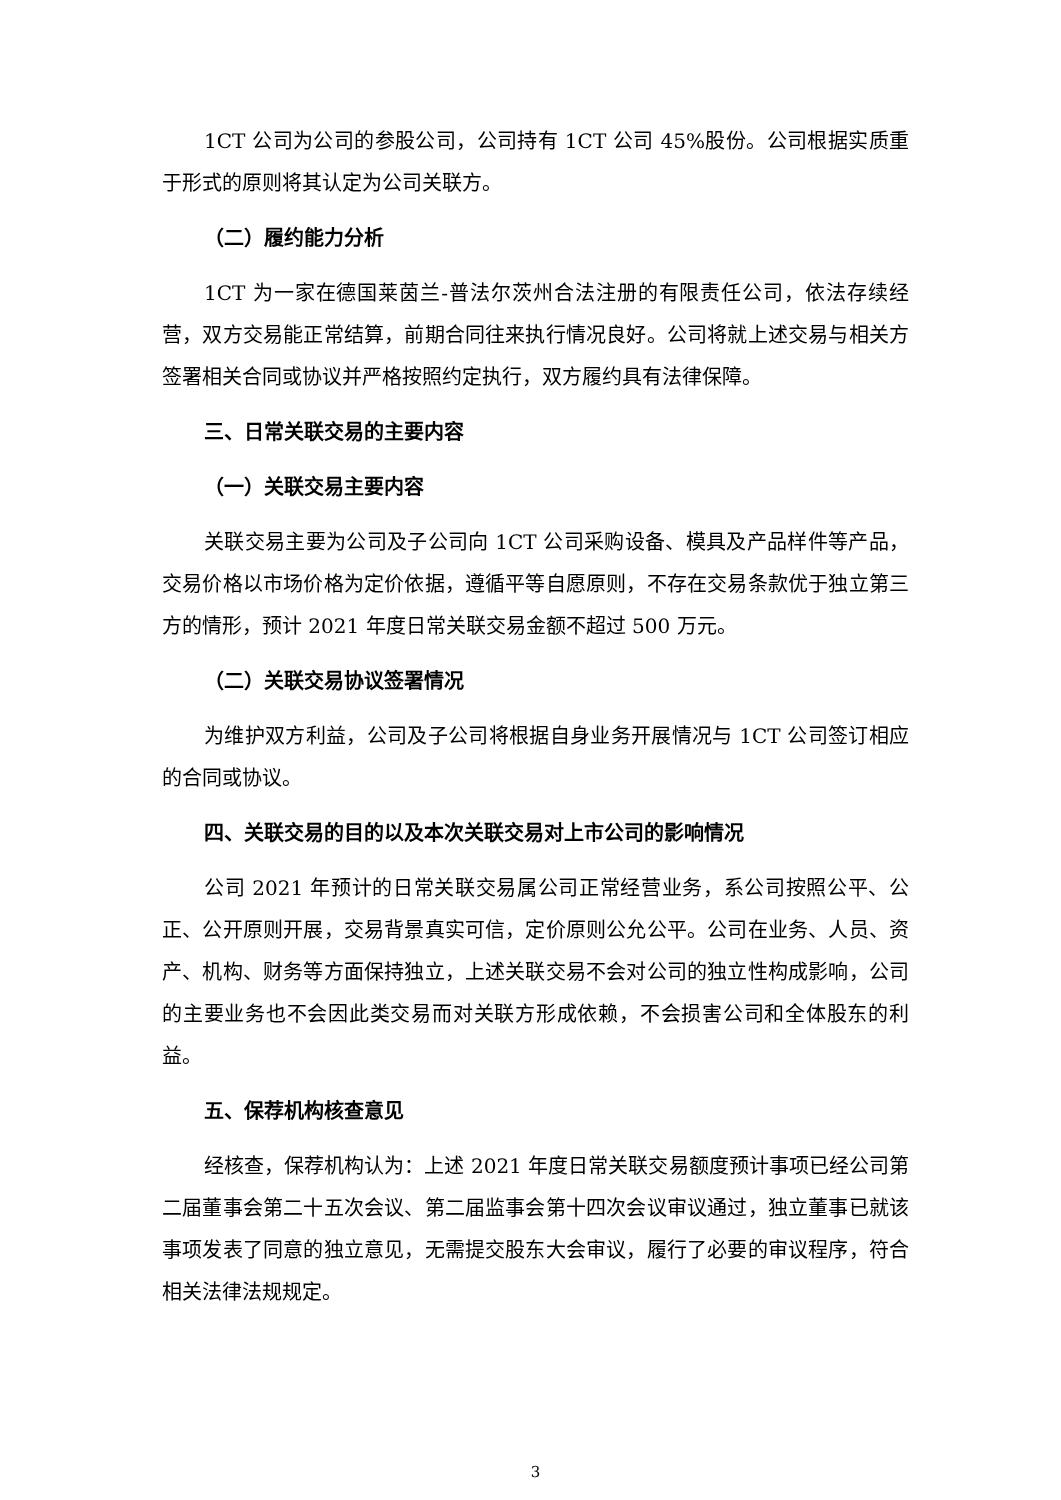1CT 公司为公司的参股公司，公司持有 1CT 公司 45%股份。公司根据实质重于形式的原则将其认定为公司关联方。
（二）履约能力分析
1CT 为一家在德国莱茵兰-普法尔茨州合法注册的有限责任公司，依法存续经营，双方交易能正常结算，前期合同往来执行情况良好。公司将就上述交易与相关方签署相关合同或协议并严格按照约定执行，双方履约具有法律保障。
三、日常关联交易的主要内容
（一）关联交易主要内容
关联交易主要为公司及子公司向 1CT 公司采购设备、模具及产品样件等产品，交易价格以市场价格为定价依据，遵循平等自愿原则，不存在交易条款优于独立第三方的情形，预计 2021 年度日常关联交易金额不超过 500 万元。
（二）关联交易协议签署情况
为维护双方利益，公司及子公司将根据自身业务开展情况与 1CT 公司签订相应的合同或协议。
四、关联交易的目的以及本次关联交易对上市公司的影响情况
公司 2021 年预计的日常关联交易属公司正常经营业务，系公司按照公平、公正、公开原则开展，交易背景真实可信，定价原则公允公平。公司在业务、人员、资产、机构、财务等方面保持独立，上述关联交易不会对公司的独立性构成影响，公司的主要业务也不会因此类交易而对关联方形成依赖，不会损害公司和全体股东的利益。
五、保荐机构核查意见
经核查，保荐机构认为：上述 2021 年度日常关联交易额度预计事项已经公司第二届董事会第二十五次会议、第二届监事会第十四次会议审议通过，独立董事已就该事项发表了同意的独立意见，无需提交股东大会审议，履行了必要的审议程序，符合相关法律法规规定。
3